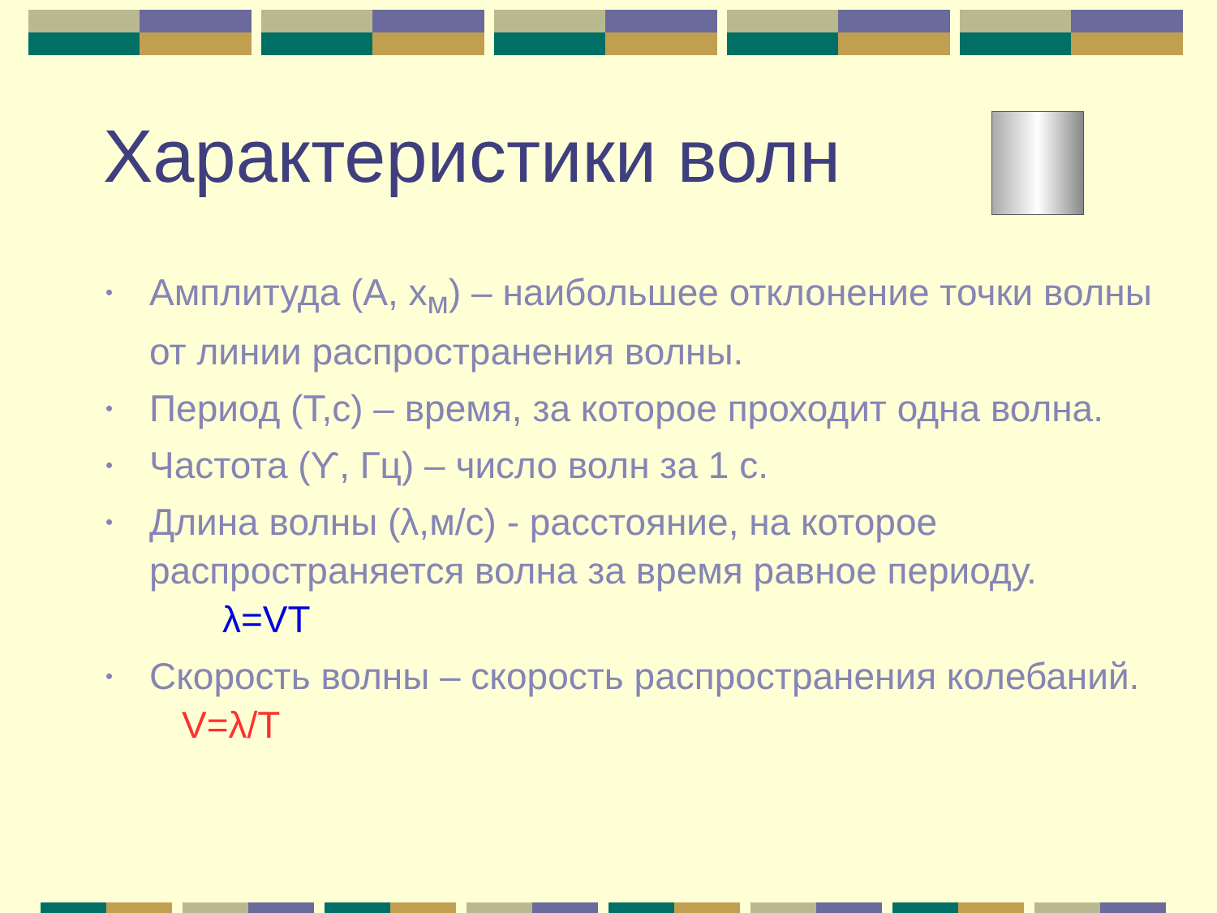Характеристики волн
Амплитуда (А, х<sub>м</sub>) – наибольшее отклонение точки волны от линии распространения волны.
Период (Т,с) – время, за которое проходит одна волна.
Частота (ϒ, Гц) – число волн за 1 с.
Длина волны (λ,м/с) - расстояние, на которое распространяется волна за время равное периоду. λ=VT
Скорость волны – скорость распространения колебаний. V=λ/T